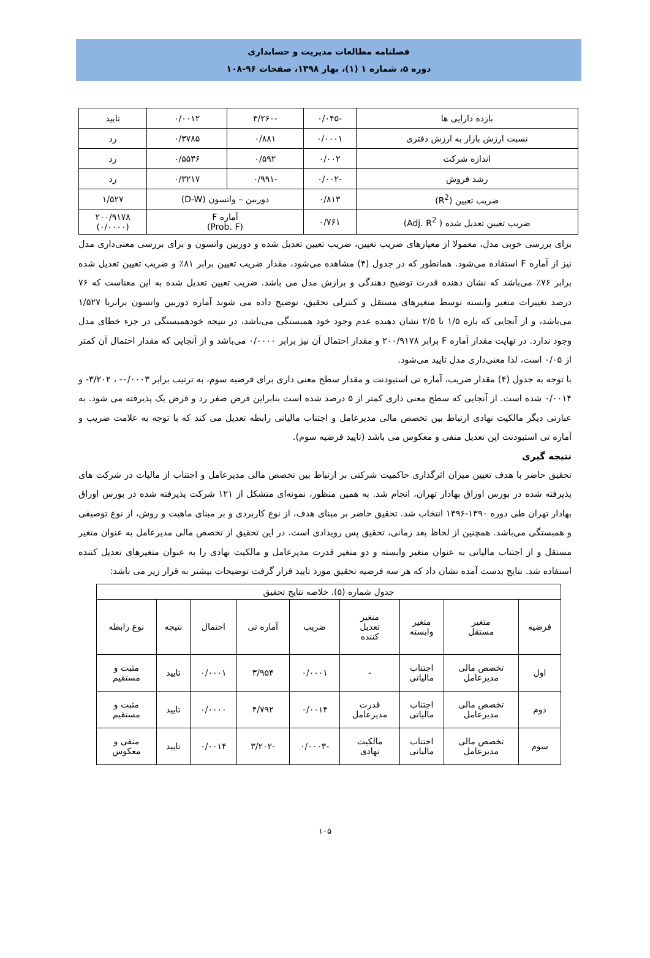فصلنامه مطالعات مدیریت و حسابداری
دوره ۵، شماره ۱ (۱)، بهار ۱۳۹۸، صفحات ۹۶-۱۰۸
| بازده دارایی ها | -۰/۰۴۵ | -۳/۲۶۰ | ۰/۰۰۱۲ | تایید |
| نسبت ارزش بازار به ارزش دفتری | ۰/۰۰۰۱ | ۰/۸۸۱ | ۰/۳۷۸۵ | رد |
| اندازه شرکت | ۰/۰۰۲ | ۰/۵۹۲ | ۰/۵۵۳۶ | رد |
| رشد فروش | -۰/۰۰۲ | -۰/۹۹۱ | ۰/۳۲۱۷ | رد |
| ضریب تعیین (R<sup>2</sup>) | ۰/۸۱۳ | دوربین – واتسون (D-W) | | ۱/۵۲۷ |
| ضریب تعیین تعدیل شده ( Adj. R<sup>2</sup>) | ۰/۷۶۱ | آماره F (Prob. F) | | ۲۰۰/۹۱۷۸ (۰/۰۰۰۰) |
برای بررسی خوبی مدل، معمولا از معیارهای ضریب تعیین، ضریب تعیین تعدیل شده و دوربین واتسون و برای بررسی معنی‌داری مدل نیز از آماره F استفاده می‌شود. همانطور که در جدول (۴) مشاهده می‌شود، مقدار ضریب تعیین برابر ۸۱٪ و ضریب تعیین تعدیل شده برابر ۷۶٪ می‌باشد که نشان دهنده قدرت توضیح دهندگی و برازش مدل می باشد. ضریب تعیین تعدیل شده به این معناست که ۷۶ درصد تغییرات متغیر وابسته توسط متغیرهای مستقل و کنترلی تحقیق، توضیح داده می شوند آماره دوربین واتسون برابربا ۱/۵۲۷ می‌باشد، و از آنجایی که بازه ۱/۵ تا ۲/۵ نشان دهنده عدم وجود خود همبستگی می‌باشد، در نتیجه خودهمبستگی در جزء خطای مدل وجود ندارد. در نهایت مقدار آماره F برابر ۲۰۰/۹۱۷۸ و مقدار احتمال آن نیز برابر ۰/۰۰۰۰ می‌باشد و از آنجایی که مقدار احتمال آن کمتر از ۰/۰۵ است، لذا معنی‌داری مدل تایید می‌شود.
با توجه به جدول (۴) مقدار ضریب، آماره تی استیودنت و مقدار سطح معنی داری برای فرضیه سوم، به ترتیب برابر ۰/۰۰۰۳- ، ۳/۲۰۲- و ۰/۰۰۱۴ شده است. از آنجایی که سطح معنی داری کمتر از ۵ درصد شده است بنابراین فرض صفر رد و فرض یک پذیرفته می شود. به عبارتی دیگر مالکیت نهادی ارتباط بین تخصص مالی مدیرعامل و اجتناب مالیاتی رابطه تعدیل می کند که با توجه به علامت ضریب و آماره تی استیودنت این تعدیل منفی و معکوس می باشد (تایید فرضیه سوم).
نتیجه گیری
تحقیق حاضر با هدف تعیین میزان اثرگذاری حاکمیت شرکتی بر ارتباط بین تخصص مالی مدیرعامل و اجتناب از مالیات در شرکت های پذیرفته شده در بورس اوراق بهادار تهران، انجام شد. به همین منظور، نمونه‌ای متشکل از ۱۲۱ شرکت پذیرفته شده در بورس اوراق بهادار تهران طی دوره ۱۳۹۰-۱۳۹۶ انتخاب شد. تحقیق حاضر بر مبنای هدف، از نوع کاربردی و بر مبنای ماهیت و روش، از نوع توصیفی و همبستگی می‌باشد. همچنین از لحاظ بعد زمانی، تحقیق پس رویدادی است. در این تحقیق از تخصص مالی مدیرعامل به عنوان متغیر مستقل و از اجتناب مالیاتی به عنوان متغیر وابسته و دو متغیر قدرت مدیرعامل و مالکیت نهادی را به عنوان متغیرهای تعدیل کننده استفاده شد. نتایج بدست آمده نشان داد که هر سه فرضیه تحقیق مورد تایید قرار گرفت توضیحات بیشتر به قرار زیر می باشد:
| جدول شماره (۵). خلاصه نتایج تحقیق | | | | | | | | |
| فرضیه | متغیر مستقل | متغیر وابسته | متغیر تعدیل کننده | ضریب | آماره تی | احتمال | نتیجه | نوع رابطه |
| اول | تخصص مالی مدیرعامل | اجتناب مالیاتی | - | ۰/۰۰۰۱ | ۳/۹۵۴ | ۰/۰۰۰۱ | تایید | مثبت و مستقیم |
| دوم | تخصص مالی مدیرعامل | اجتناب مالیاتی | قدرت مدیرعامل | ۰/۰۰۱۴ | ۴/۷۹۲ | ۰/۰۰۰۰ | تایید | مثبت و مستقیم |
| سوم | تخصص مالی مدیرعامل | اجتناب مالیاتی | مالکیت نهادی | -۰/۰۰۰۳ | -۳/۲۰۲ | ۰/۰۰۱۴ | تایید | منفی و معکوس |
۱۰۵